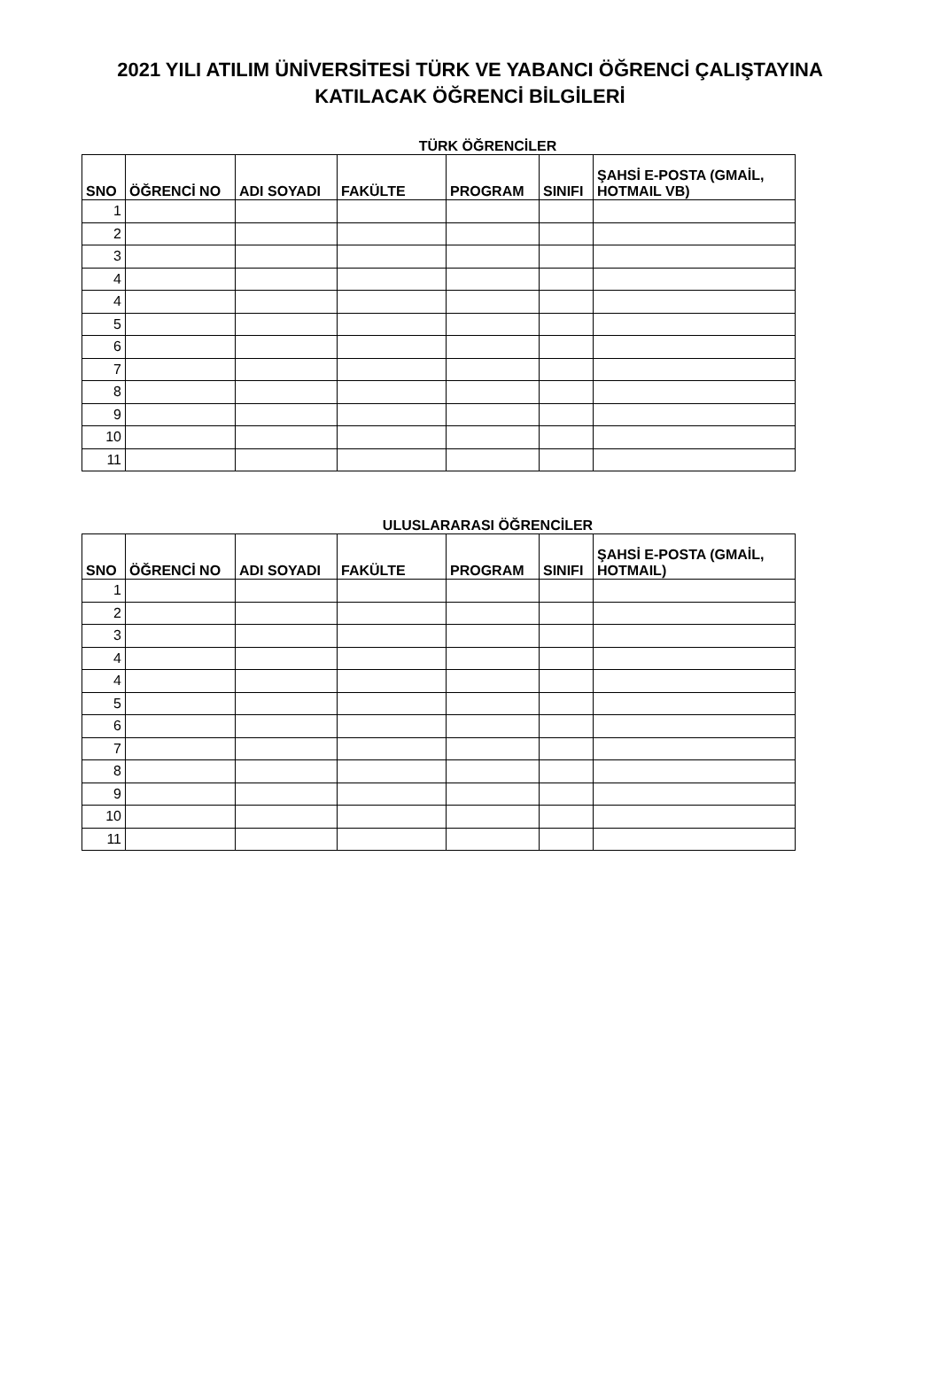2021 YILI ATILIM ÜNİVERSİTESİ TÜRK VE YABANCI ÖĞRENCİ ÇALIŞTAYINA
KATILACAK ÖĞRENCİ BİLGİLERİ
TÜRK ÖĞRENCİLER
| SNO | ÖĞRENCİ NO | ADI SOYADI | FAKÜLTE | PROGRAM | SINIFI | ŞAHSİ E-POSTA (GMAİL, HOTMAIL VB) |
| --- | --- | --- | --- | --- | --- | --- |
| 1 | | | | | | |
| 2 | | | | | | |
| 3 | | | | | | |
| 4 | | | | | | |
| 4 | | | | | | |
| 5 | | | | | | |
| 6 | | | | | | |
| 7 | | | | | | |
| 8 | | | | | | |
| 9 | | | | | | |
| 10 | | | | | | |
| 11 | | | | | | |
ULUSLARARASI ÖĞRENCİLER
| SNO | ÖĞRENCİ NO | ADI SOYADI | FAKÜLTE | PROGRAM | SINIFI | ŞAHSİ E-POSTA (GMAİL, HOTMAIL) |
| --- | --- | --- | --- | --- | --- | --- |
| 1 | | | | | | |
| 2 | | | | | | |
| 3 | | | | | | |
| 4 | | | | | | |
| 4 | | | | | | |
| 5 | | | | | | |
| 6 | | | | | | |
| 7 | | | | | | |
| 8 | | | | | | |
| 9 | | | | | | |
| 10 | | | | | | |
| 11 | | | | | | |